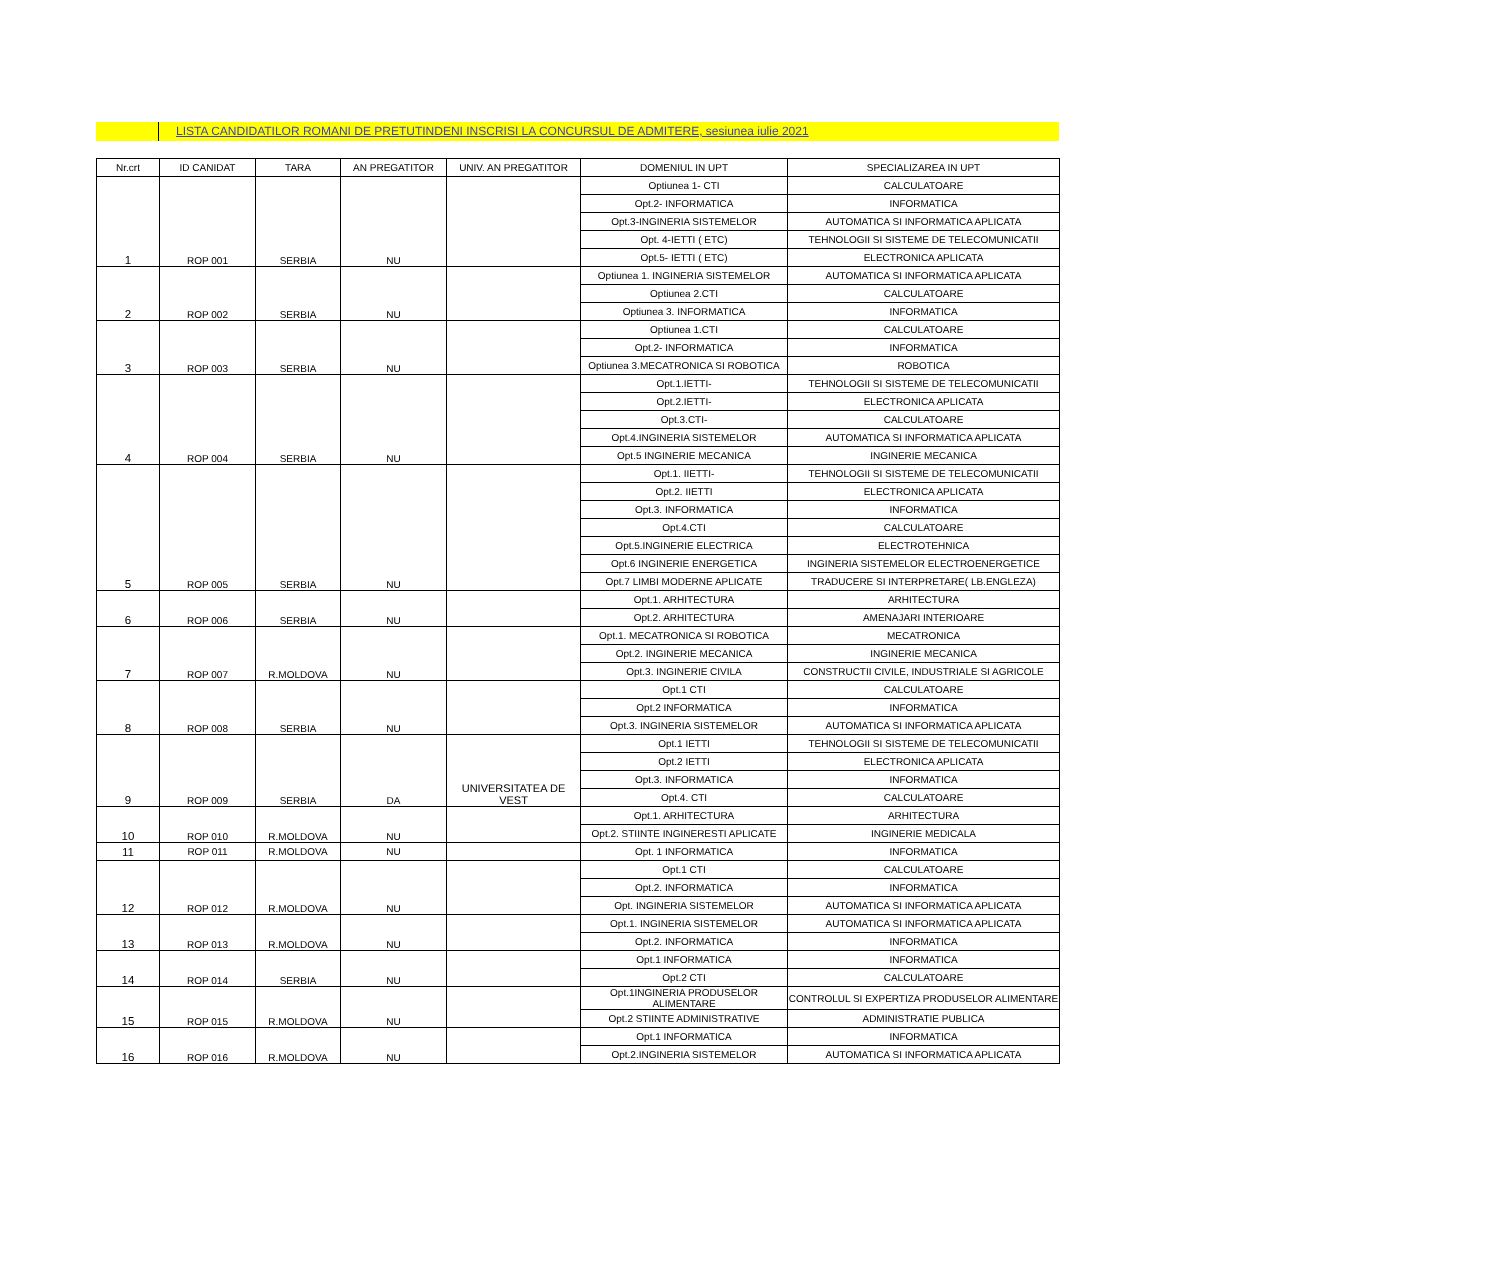LISTA CANDIDATILOR ROMANI DE PRETUTINDENI INSCRISI LA CONCURSUL DE ADMITERE, sesiunea iulie 2021
| Nr.crt | ID CANIDAT | TARA | AN PREGATITOR | UNIV. AN PREGATITOR | DOMENIUL IN UPT | SPECIALIZAREA IN UPT |
| --- | --- | --- | --- | --- | --- | --- |
| 1 | ROP 001 | SERBIA | NU | | Optiunea 1- CTI | CALCULATOARE |
| | | | | | Opt.2- INFORMATICA | INFORMATICA |
| | | | | | Opt.3-INGINERIA SISTEMELOR | AUTOMATICA SI INFORMATICA APLICATA |
| | | | | | Opt. 4-IETTI ( ETC) | TEHNOLOGII SI SISTEME DE TELECOMUNICATII |
| | | | | | Opt.5- IETTI ( ETC) | ELECTRONICA APLICATA |
| 2 | ROP 002 | SERBIA | NU | | Optiunea 1. INGINERIA SISTEMELOR | AUTOMATICA SI INFORMATICA APLICATA |
| | | | | | Optiunea 2.CTI | CALCULATOARE |
| | | | | | Optiunea 3. INFORMATICA | INFORMATICA |
| 3 | ROP 003 | SERBIA | NU | | Optiunea 1.CTI | CALCULATOARE |
| | | | | | Opt.2- INFORMATICA | INFORMATICA |
| | | | | | Optiunea 3.MECATRONICA SI ROBOTICA | ROBOTICA |
| 4 | ROP 004 | SERBIA | NU | | Opt.1.IETTI- | TEHNOLOGII SI SISTEME DE TELECOMUNICATII |
| | | | | | Opt.2.IETTI- | ELECTRONICA APLICATA |
| | | | | | Opt.3.CTI- | CALCULATOARE |
| | | | | | Opt.4.INGINERIA SISTEMELOR | AUTOMATICA SI INFORMATICA APLICATA |
| | | | | | Opt.5 INGINERIE MECANICA | INGINERIE MECANICA |
| 5 | ROP 005 | SERBIA | NU | | Opt.1. IIETTI- | TEHNOLOGII SI SISTEME DE TELECOMUNICATII |
| | | | | | Opt.2. IIETTI | ELECTRONICA APLICATA |
| | | | | | Opt.3. INFORMATICA | INFORMATICA |
| | | | | | Opt.4.CTI | CALCULATOARE |
| | | | | | Opt.5.INGINERIE ELECTRICA | ELECTROTEHNICA |
| | | | | | Opt.6 INGINERIE ENERGETICA | INGINERIA SISTEMELOR ELECTROENERGETICE |
| | | | | | Opt.7 LIMBI MODERNE APLICATE | TRADUCERE SI INTERPRETARE( LB.ENGLEZA) |
| 6 | ROP 006 | SERBIA | NU | | Opt.1. ARHITECTURA | ARHITECTURA |
| | | | | | Opt.2. ARHITECTURA | AMENAJARI INTERIOARE |
| 7 | ROP 007 | R.MOLDOVA | NU | | Opt.1. MECATRONICA SI ROBOTICA | MECATRONICA |
| | | | | | Opt.2. INGINERIE MECANICA | INGINERIE MECANICA |
| | | | | | Opt.3. INGINERIE CIVILA | CONSTRUCTII CIVILE, INDUSTRIALE SI AGRICOLE |
| 8 | ROP 008 | SERBIA | NU | | Opt.1 CTI | CALCULATOARE |
| | | | | | Opt.2 INFORMATICA | INFORMATICA |
| | | | | | Opt.3. INGINERIA SISTEMELOR | AUTOMATICA SI INFORMATICA APLICATA |
| 9 | ROP 009 | SERBIA | DA | UNIVERSITATEA DE VEST | Opt.1 IETTI | TEHNOLOGII SI SISTEME DE TELECOMUNICATII |
| | | | | | Opt.2 IETTI | ELECTRONICA APLICATA |
| | | | | | Opt.3. INFORMATICA | INFORMATICA |
| | | | | | Opt.4. CTI | CALCULATOARE |
| 10 | ROP 010 | R.MOLDOVA | NU | | Opt.1. ARHITECTURA | ARHITECTURA |
| | | | | | Opt.2. STIINTE INGINERESTI APLICATE | INGINERIE MEDICALA |
| 11 | ROP 011 | R.MOLDOVA | NU | | Opt. 1 INFORMATICA | INFORMATICA |
| 12 | ROP 012 | R.MOLDOVA | NU | | Opt.1 CTI | CALCULATOARE |
| | | | | | Opt.2. INFORMATICA | INFORMATICA |
| | | | | | Opt. INGINERIA SISTEMELOR | AUTOMATICA SI INFORMATICA APLICATA |
| 13 | ROP 013 | R.MOLDOVA | NU | | Opt.1. INGINERIA SISTEMELOR | AUTOMATICA SI INFORMATICA APLICATA |
| | | | | | Opt.2. INFORMATICA | INFORMATICA |
| 14 | ROP 014 | SERBIA | NU | | Opt.1 INFORMATICA | INFORMATICA |
| | | | | | Opt.2 CTI | CALCULATOARE |
| 15 | ROP 015 | R.MOLDOVA | NU | | Opt.1INGINERIA PRODUSELOR ALIMENTARE | CONTROLUL SI EXPERTIZA PRODUSELOR ALIMENTARE |
| | | | | | Opt.2 STIINTE ADMINISTRATIVE | ADMINISTRATIE PUBLICA |
| 16 | ROP 016 | R.MOLDOVA | NU | | Opt.1 INFORMATICA | INFORMATICA |
| | | | | | Opt.2.INGINERIA SISTEMELOR | AUTOMATICA SI INFORMATICA APLICATA |